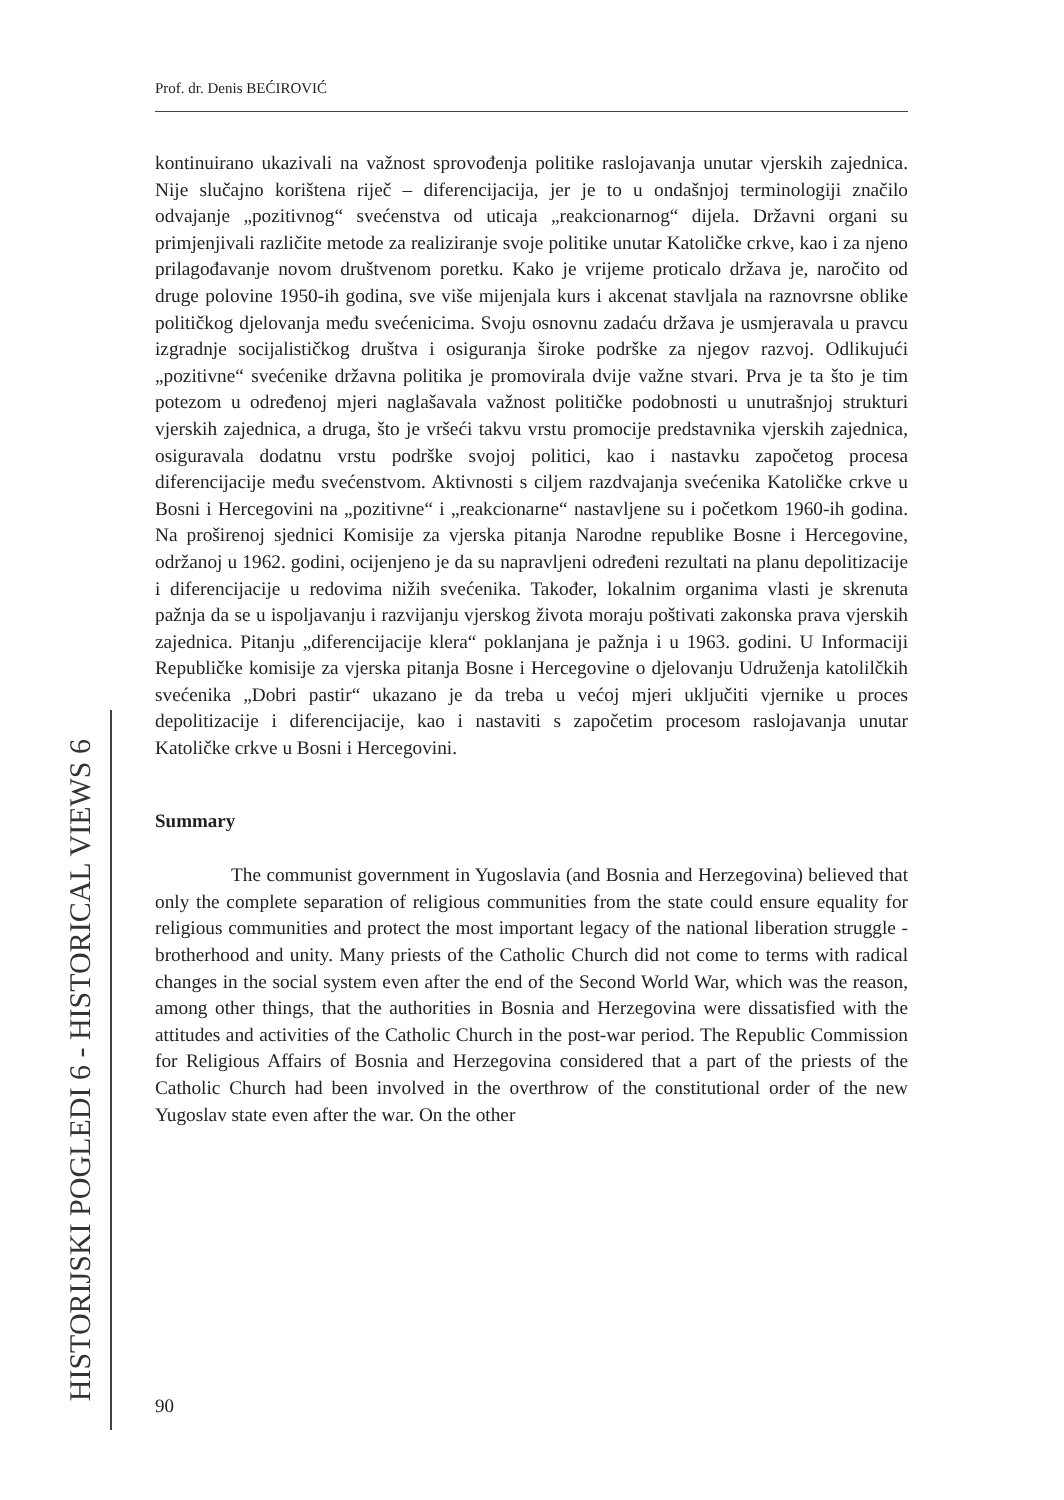Prof. dr. Denis BEĆIROVIĆ
HISTORIJSKI POGLEDI 6 - HISTORICAL VIEWS 6
kontinuirano ukazivali na važnost sprovođenja politike raslojavanja unutar vjerskih zajednica. Nije slučajno korištena riječ – diferencijacija, jer je to u ondašnjoj terminologiji značilo odvajanje „pozitivnog“ svećenstva od uticaja „reakcionarnog“ dijela. Državni organi su primjenjivali različite metode za realiziranje svoje politike unutar Katoličke crkve, kao i za njeno prilagođavanje novom društvenom poretku. Kako je vrijeme proticalo država je, naročito od druge polovine 1950-ih godina, sve više mijenjala kurs i akcenat stavljala na raznovrsne oblike političkog djelovanja među svećenicima. Svoju osnovnu zadaću država je usmjeravala u pravcu izgradnje socijalističkog društva i osiguranja široke podrške za njegov razvoj. Odlikujući „pozitivne“ svećenike državna politika je promovirala dvije važne stvari. Prva je ta što je tim potezom u određenoj mjeri naglašavala važnost političke podobnosti u unutrašnjoj strukturi vjerskih zajednica, a druga, što je vršeći takvu vrstu promocije predstavnika vjerskih zajednica, osiguravala dodatnu vrstu podrške svojoj politici, kao i nastavku započetog procesa diferencijacije među svećenstvom. Aktivnosti s ciljem razdvajanja svećenika Katoličke crkve u Bosni i Hercegovini na „pozitivne“ i „reakcionarne“ nastavljene su i početkom 1960-ih godina. Na proširenoj sjednici Komisije za vjerska pitanja Narodne republike Bosne i Hercegovine, održanoj u 1962. godini, ocijenjeno je da su napravljeni određeni rezultati na planu depolitizacije i diferencijacije u redovima nižih svećenika. Također, lokalnim organima vlasti je skrenuta pažnja da se u ispoljavanju i razvijanju vjerskog života moraju poštivati zakonska prava vjerskih zajednica. Pitanju „diferencijacije klera“ poklanjana je pažnja i u 1963. godini. U Informaciji Republičke komisije za vjerska pitanja Bosne i Hercegovine o djelovanju Udruženja katolilčkih svećenika „Dobri pastir“ ukazano je da treba u većoj mjeri uključiti vjernike u proces depolitizacije i diferencijacije, kao i nastaviti s započetim procesom raslojavanja unutar Katoličke crkve u Bosni i Hercegovini.
Summary
The communist government in Yugoslavia (and Bosnia and Herzegovina) believed that only the complete separation of religious communities from the state could ensure equality for religious communities and protect the most important legacy of the national liberation struggle - brotherhood and unity. Many priests of the Catholic Church did not come to terms with radical changes in the social system even after the end of the Second World War, which was the reason, among other things, that the authorities in Bosnia and Herzegovina were dissatisfied with the attitudes and activities of the Catholic Church in the post-war period. The Republic Commission for Religious Affairs of Bosnia and Herzegovina considered that a part of the priests of the Catholic Church had been involved in the overthrow of the constitutional order of the new Yugoslav state even after the war. On the other
90